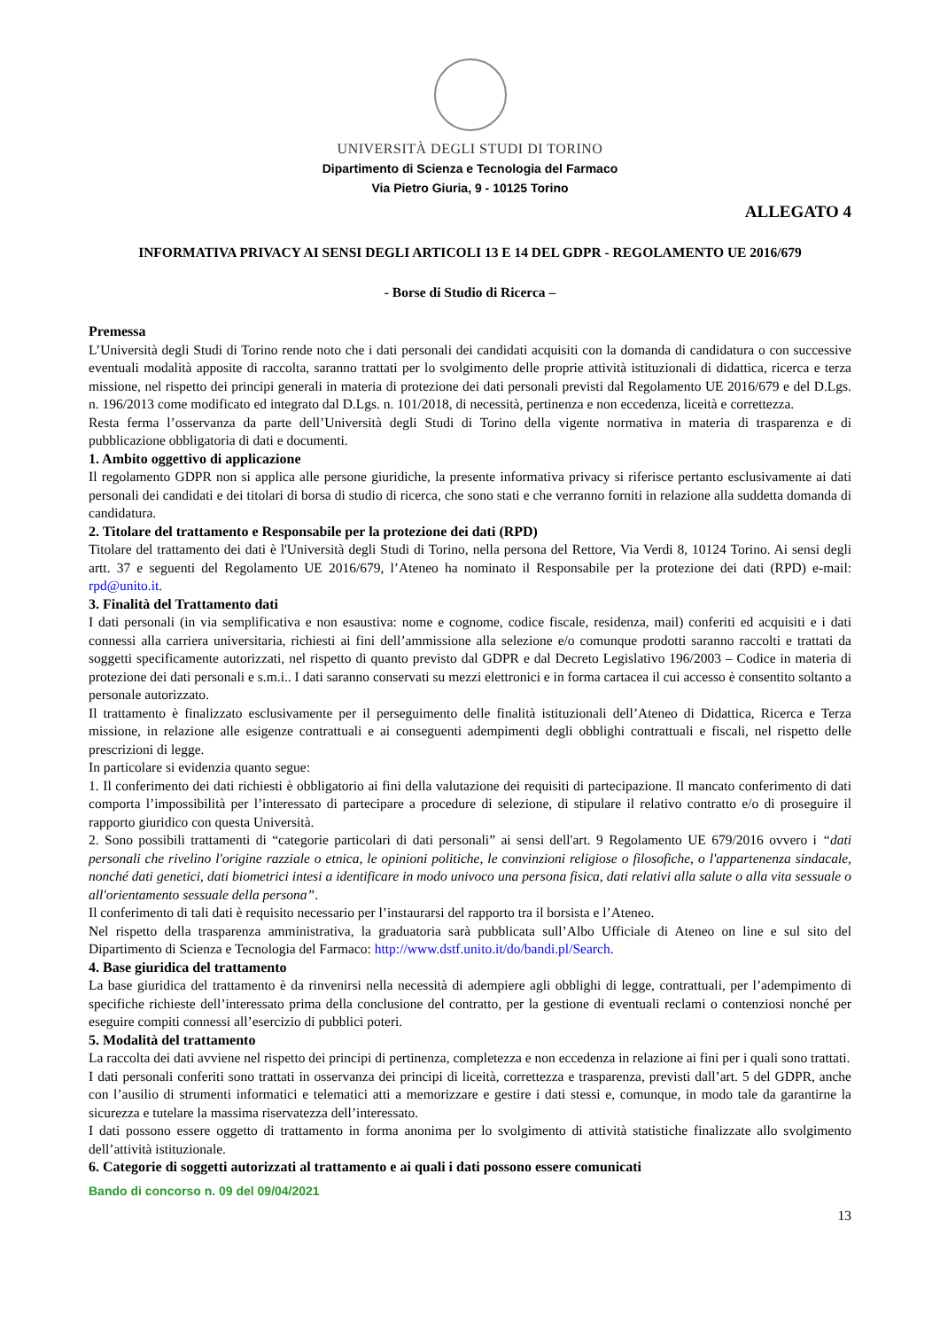UNIVERSITÀ DEGLI STUDI DI TORINO
Dipartimento di Scienza e Tecnologia del Farmaco
Via Pietro Giuria, 9 - 10125 Torino
ALLEGATO 4
INFORMATIVA PRIVACY AI SENSI DEGLI ARTICOLI 13 E 14 DEL GDPR - REGOLAMENTO UE 2016/679
- Borse di Studio di Ricerca –
Premessa
L’Università degli Studi di Torino rende noto che i dati personali dei candidati acquisiti con la domanda di candidatura o con successive eventuali modalità apposite di raccolta, saranno trattati per lo svolgimento delle proprie attività istituzionali di didattica, ricerca e terza missione, nel rispetto dei principi generali in materia di protezione dei dati personali previsti dal Regolamento UE 2016/679 e del D.Lgs. n. 196/2013 come modificato ed integrato dal D.Lgs. n. 101/2018, di necessità, pertinenza e non eccedenza, liceità e correttezza.
Resta ferma l’osservanza da parte dell’Università degli Studi di Torino della vigente normativa in materia di trasparenza e di pubblicazione obbligatoria di dati e documenti.
1. Ambito oggettivo di applicazione
Il regolamento GDPR non si applica alle persone giuridiche, la presente informativa privacy si riferisce pertanto esclusivamente ai dati personali dei candidati e dei titolari di borsa di studio di ricerca, che sono stati e che verranno forniti in relazione alla suddetta domanda di candidatura.
2. Titolare del trattamento e Responsabile per la protezione dei dati (RPD)
Titolare del trattamento dei dati è l'Università degli Studi di Torino, nella persona del Rettore, Via Verdi 8, 10124 Torino. Ai sensi degli artt. 37 e seguenti del Regolamento UE 2016/679, l’Ateneo ha nominato il Responsabile per la protezione dei dati (RPD) e-mail: rpd@unito.it.
3. Finalità del Trattamento dati
I dati personali (in via semplificativa e non esaustiva: nome e cognome, codice fiscale, residenza, mail) conferiti ed acquisiti e i dati connessi alla carriera universitaria, richiesti ai fini dell’ammissione alla selezione e/o comunque prodotti saranno raccolti e trattati da soggetti specificamente autorizzati, nel rispetto di quanto previsto dal GDPR e dal Decreto Legislativo 196/2003 – Codice in materia di protezione dei dati personali e s.m.i.. I dati saranno conservati su mezzi elettronici e in forma cartacea il cui accesso è consentito soltanto a personale autorizzato.
Il trattamento è finalizzato esclusivamente per il perseguimento delle finalità istituzionali dell’Ateneo di Didattica, Ricerca e Terza missione, in relazione alle esigenze contrattuali e ai conseguenti adempimenti degli obblighi contrattuali e fiscali, nel rispetto delle prescrizioni di legge.
In particolare si evidenzia quanto segue:
1. Il conferimento dei dati richiesti è obbligatorio ai fini della valutazione dei requisiti di partecipazione. Il mancato conferimento di dati comporta l’impossibilità per l’interessato di partecipare a procedure di selezione, di stipulare il relativo contratto e/o di proseguire il rapporto giuridico con questa Università.
2. Sono possibili trattamenti di “categorie particolari di dati personali” ai sensi dell'art. 9 Regolamento UE 679/2016 ovvero i “dati personali che rivelino l'origine razziale o etnica, le opinioni politiche, le convinzioni religiose o filosofiche, o l'appartenenza sindacale, nonché dati genetici, dati biometrici intesi a identificare in modo univoco una persona fisica, dati relativi alla salute o alla vita sessuale o all'orientamento sessuale della persona”.
Il conferimento di tali dati è requisito necessario per l’instaurarsi del rapporto tra il borsista e l’Ateneo.
Nel rispetto della trasparenza amministrativa, la graduatoria sarà pubblicata sull’Albo Ufficiale di Ateneo on line e sul sito del Dipartimento di Scienza e Tecnologia del Farmaco: http://www.dstf.unito.it/do/bandi.pl/Search.
4. Base giuridica del trattamento
La base giuridica del trattamento è da rinvenirsi nella necessità di adempiere agli obblighi di legge, contrattuali, per l’adempimento di specifiche richieste dell’interessato prima della conclusione del contratto, per la gestione di eventuali reclami o contenziosi nonché per eseguire compiti connessi all’esercizio di pubblici poteri.
5. Modalità del trattamento
La raccolta dei dati avviene nel rispetto dei principi di pertinenza, completezza e non eccedenza in relazione ai fini per i quali sono trattati.
I dati personali conferiti sono trattati in osservanza dei principi di liceità, correttezza e trasparenza, previsti dall’art. 5 del GDPR, anche con l’ausilio di strumenti informatici e telematici atti a memorizzare e gestire i dati stessi e, comunque, in modo tale da garantirne la sicurezza e tutelare la massima riservatezza dell’interessato.
I dati possono essere oggetto di trattamento in forma anonima per lo svolgimento di attività statistiche finalizzate allo svolgimento dell’attività istituzionale.
6. Categorie di soggetti autorizzati al trattamento e ai quali i dati possono essere comunicati
Bando di concorso n. 09 del 09/04/2021
13